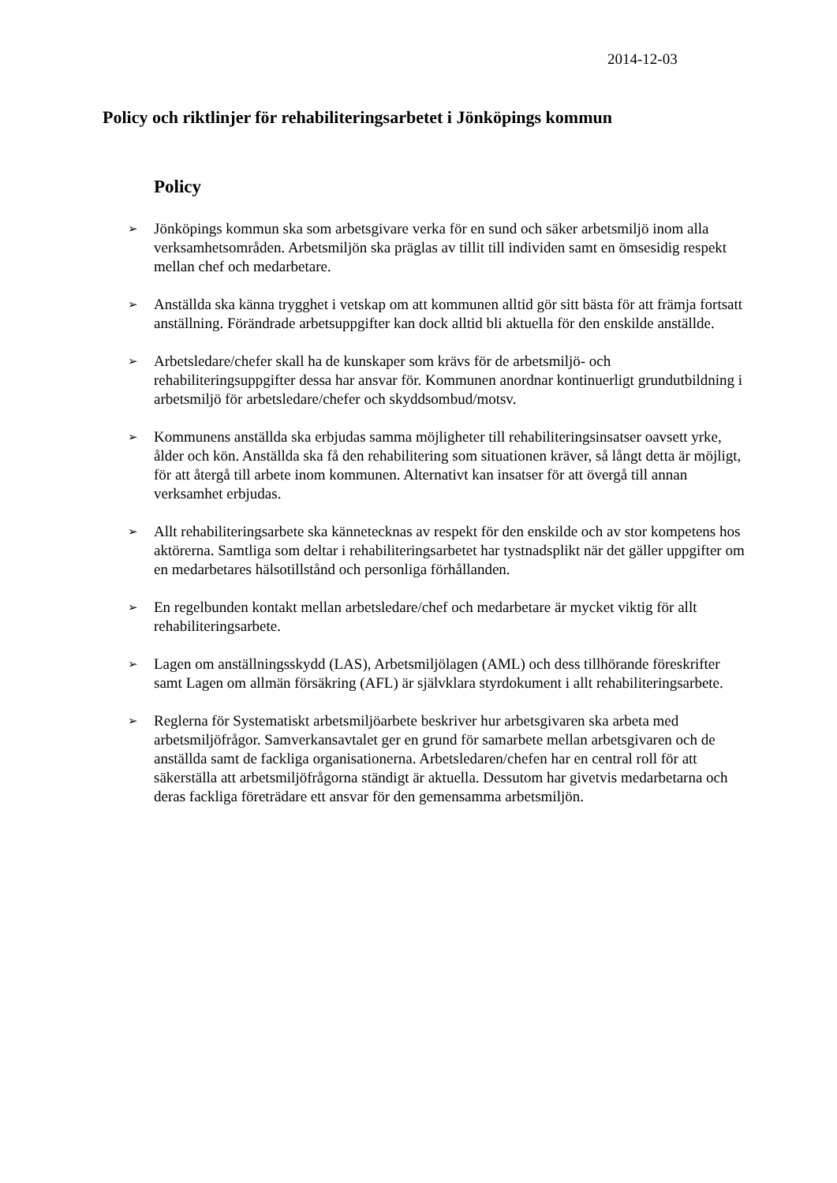2014-12-03
Policy och riktlinjer för rehabiliteringsarbetet i Jönköpings kommun
Policy
➢ Jönköpings kommun ska som arbetsgivare verka för en sund och säker arbetsmiljö inom alla verksamhetsområden. Arbetsmiljön ska präglas av tillit till individen samt en ömsesidig respekt mellan chef och medarbetare.
➢ Anställda ska känna trygghet i vetskap om att kommunen alltid gör sitt bästa för att främja fortsatt anställning. Förändrade arbetsuppgifter kan dock alltid bli aktuella för den enskilde anställde.
➢ Arbetsledare/chefer skall ha de kunskaper som krävs för de arbetsmiljö- och rehabiliteringsuppgifter dessa har ansvar för. Kommunen anordnar kontinuerligt grundutbildning i arbetsmiljö för arbetsledare/chefer och skyddsombud/motsv.
➢ Kommunens anställda ska erbjudas samma möjligheter till rehabiliteringsinsatser oavsett yrke, ålder och kön. Anställda ska få den rehabilitering som situationen kräver, så långt detta är möjligt, för att återgå till arbete inom kommunen. Alternativt kan insatser för att övergå till annan verksamhet erbjudas.
➢ Allt rehabiliteringsarbete ska kännetecknas av respekt för den enskilde och av stor kompetens hos aktörerna. Samtliga som deltar i rehabiliteringsarbetet har tystnadsplikt när det gäller uppgifter om en medarbetares hälsotillstånd och personliga förhållanden.
➢ En regelbunden kontakt mellan arbetsledare/chef och medarbetare är mycket viktig för allt rehabiliteringsarbete.
➢ Lagen om anställningsskydd (LAS), Arbetsmiljölagen (AML) och dess tillhörande föreskrifter samt Lagen om allmän försäkring (AFL) är självklara styrdokument i allt rehabiliteringsarbete.
➢ Reglerna för Systematiskt arbetsmiljöarbete beskriver hur arbetsgivaren ska arbeta med arbetsmiljöfrågor. Samverkansavtalet ger en grund för samarbete mellan arbetsgivaren och de anställda samt de fackliga organisationerna. Arbetsledaren/chefen har en central roll för att säkerställa att arbetsmiljöfrågorna ständigt är aktuella. Dessutom har givetvis medarbetarna och deras fackliga företrädare ett ansvar för den gemensamma arbetsmiljön.